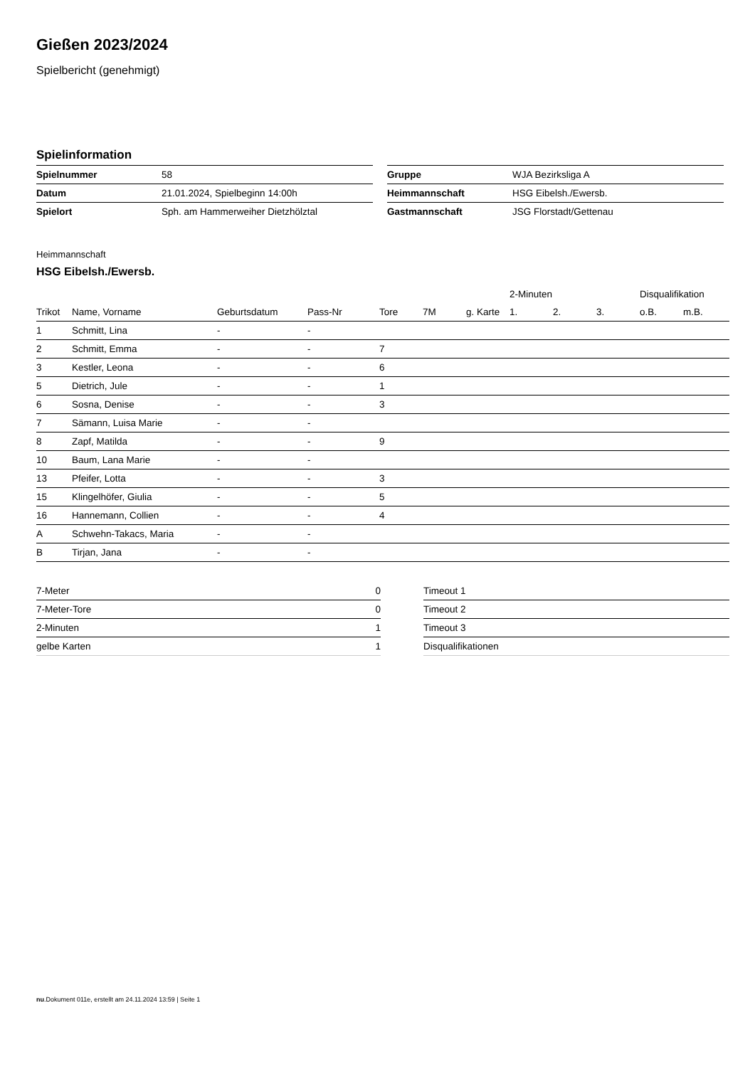Gießen 2023/2024
Spielbericht (genehmigt)
Spielinformation
| Spielnummer | 58 |
| Datum | 21.01.2024, Spielbeginn 14:00h |
| Spielort | Sph. am Hammerweiher Dietzhölztal |
| Gruppe | WJA Bezirksliga A |
| Heimmannschaft | HSG Eibelsh./Ewersb. |
| Gastmannschaft | JSG Florstadt/Gettenau |
Heimmannschaft
HSG Eibelsh./Ewersb.
| | | | | | | | 2-Minuten | | | Disqualifikation | |
| --- | --- | --- | --- | --- | --- | --- | --- | --- | --- | --- | --- |
| Trikot | Name, Vorname | Geburtsdatum | Pass-Nr | Tore | 7M | g. Karte | 1. | 2. | 3. | o.B. | m.B. |
| 1 | Schmitt, Lina | - | - | | | | | | | | |
| 2 | Schmitt, Emma | - | - | 7 | | | | | | | |
| 3 | Kestler, Leona | - | - | 6 | | | | | | | |
| 5 | Dietrich, Jule | - | - | 1 | | | | | | | |
| 6 | Sosna, Denise | - | - | 3 | | | | | | | |
| 7 | Sämann, Luisa Marie | - | - | | | | | | | | |
| 8 | Zapf, Matilda | - | - | 9 | | | | | | | |
| 10 | Baum, Lana Marie | - | - | | | | | | | | |
| 13 | Pfeifer, Lotta | - | - | 3 | | | | | | | |
| 15 | Klingelhöfer, Giulia | - | - | 5 | | | | | | | |
| 16 | Hannemann, Collien | - | - | 4 | | | | | | | |
| A | Schwehn-Takacs, Maria | - | - | | | | | | | | |
| B | Tirjan, Jana | - | - | | | | | | | | |
| 7-Meter | 0 |
| 7-Meter-Tore | 0 |
| 2-Minuten | 1 |
| gelbe Karten | 1 |
| Timeout 1 |
| Timeout 2 |
| Timeout 3 |
| Disqualifikationen |
nu.Dokument 011e, erstellt am 24.11.2024 13:59 | Seite 1